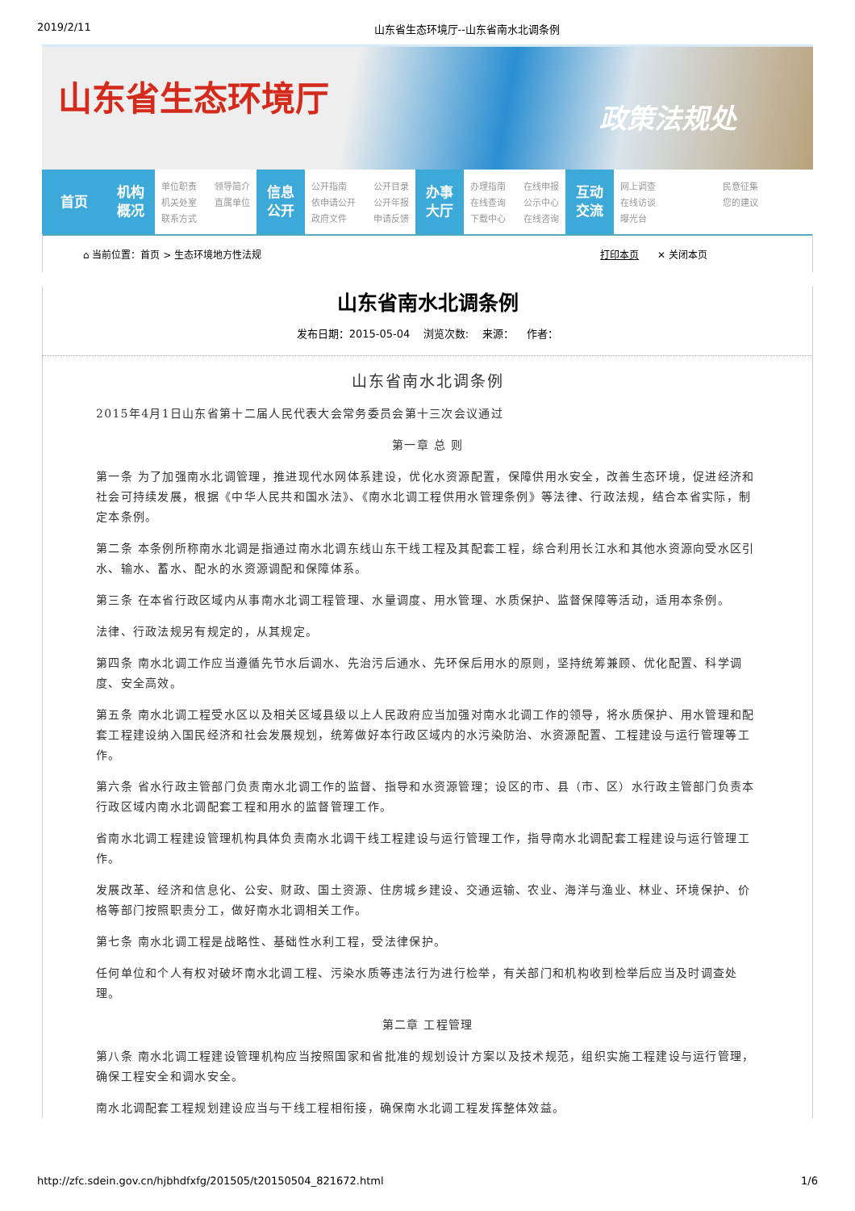2019/2/11 山东省生态环境厅--山东省南水北调条例
山东省生态环境厅
政策法规处
首页 机构
概况
单位职责 领导简介 机关处室 直属单位 联系方式
信息
公开
公开指南 公开目录 依申请公开 公开年报 政府文件 申请反馈
办事
大厅
办理指南 在线申报 在线查询 公示中心 下载中心 在线咨询
互动
交流
网上调查 民意征集 在线访谈 您的建议 曝光台
⌂ 当前位置：首页 > 生态环境地方性法规 打印本页 ✕ 关闭本页
山东省南水北调条例
发布日期：2015-05-04 浏览次数: 来源： 作者：
山东省南水北调条例
2015年4月1日山东省第十二届人民代表大会常务委员会第十三次会议通过
第一章 总 则
第一条 为了加强南水北调管理，推进现代水网体系建设，优化水资源配置，保障供用水安全，改善生态环境，促进经济和社会可持续发展，根据《中华人民共和国水法》、《南水北调工程供用水管理条例》等法律、行政法规，结合本省实际，制定本条例。
第二条 本条例所称南水北调是指通过南水北调东线山东干线工程及其配套工程，综合利用长江水和其他水资源向受水区引水、输水、蓄水、配水的水资源调配和保障体系。
第三条 在本省行政区域内从事南水北调工程管理、水量调度、用水管理、水质保护、监督保障等活动，适用本条例。
法律、行政法规另有规定的，从其规定。
第四条 南水北调工作应当遵循先节水后调水、先治污后通水、先环保后用水的原则，坚持统筹兼顾、优化配置、科学调度、安全高效。
第五条 南水北调工程受水区以及相关区域县级以上人民政府应当加强对南水北调工作的领导，将水质保护、用水管理和配套工程建设纳入国民经济和社会发展规划，统筹做好本行政区域内的水污染防治、水资源配置、工程建设与运行管理等工作。
第六条 省水行政主管部门负责南水北调工作的监督、指导和水资源管理；设区的市、县（市、区）水行政主管部门负责本行政区域内南水北调配套工程和用水的监督管理工作。
省南水北调工程建设管理机构具体负责南水北调干线工程建设与运行管理工作，指导南水北调配套工程建设与运行管理工作。
发展改革、经济和信息化、公安、财政、国土资源、住房城乡建设、交通运输、农业、海洋与渔业、林业、环境保护、价格等部门按照职责分工，做好南水北调相关工作。
第七条 南水北调工程是战略性、基础性水利工程，受法律保护。
任何单位和个人有权对破坏南水北调工程、污染水质等违法行为进行检举，有关部门和机构收到检举后应当及时调查处理。
第二章 工程管理
第八条 南水北调工程建设管理机构应当按照国家和省批准的规划设计方案以及技术规范，组织实施工程建设与运行管理，确保工程安全和调水安全。
南水北调配套工程规划建设应当与干线工程相衔接，确保南水北调工程发挥整体效益。
http://zfc.sdein.gov.cn/hjbhdfxfg/201505/t20150504_821672.html 1/6